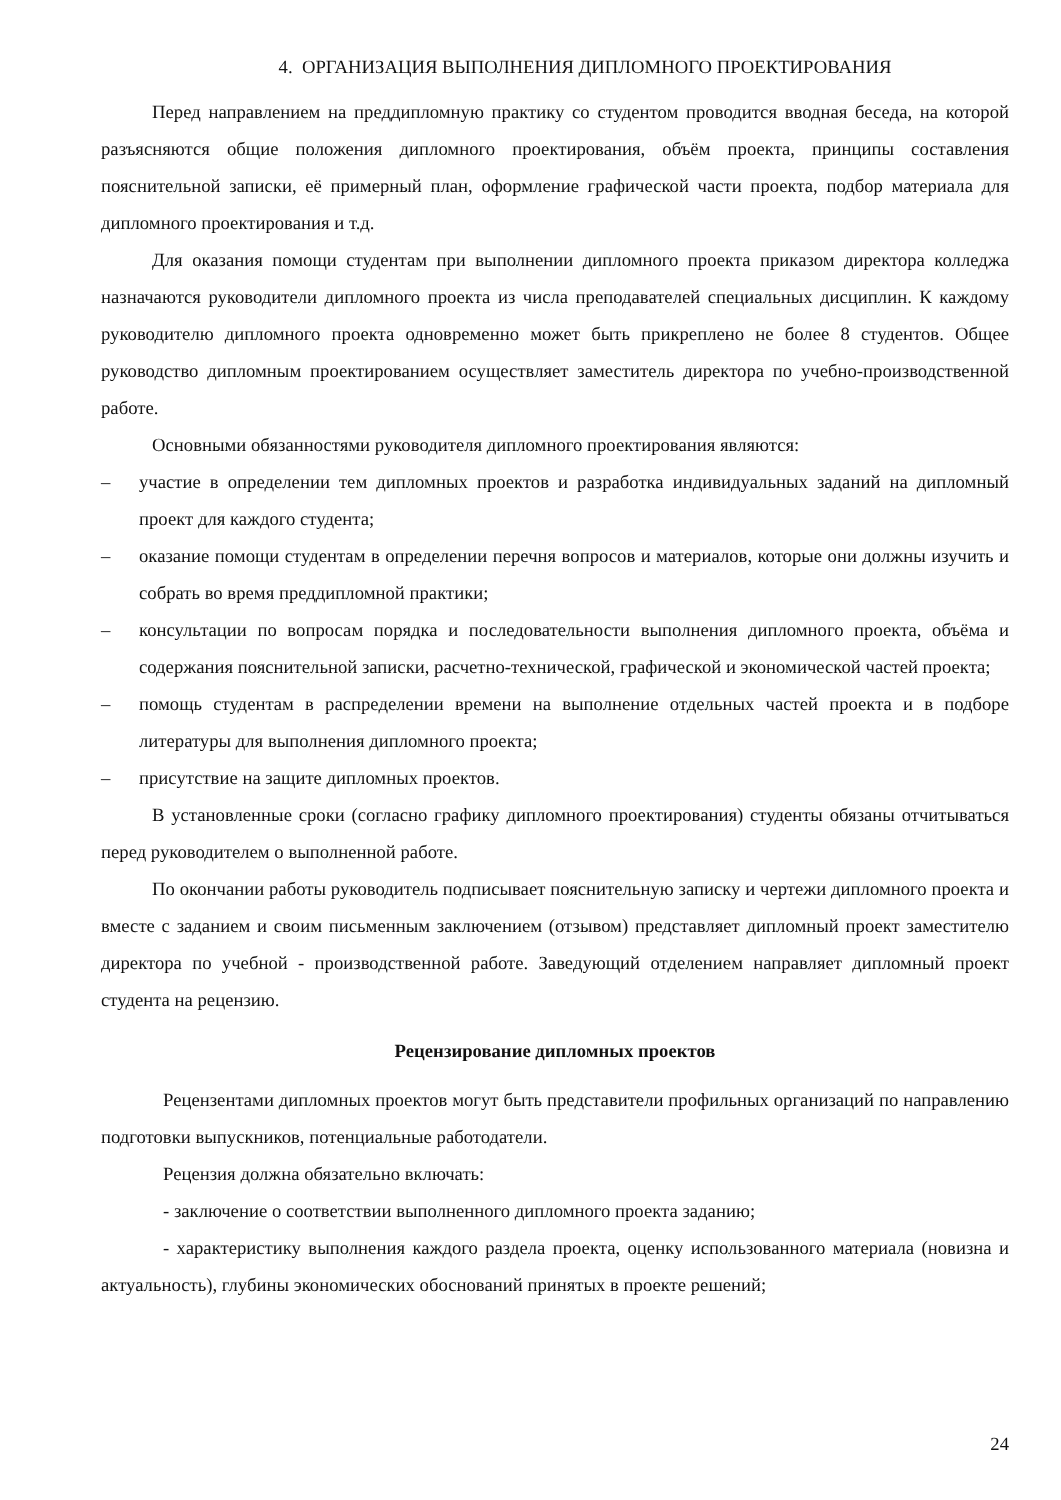4. ОРГАНИЗАЦИЯ ВЫПОЛНЕНИЯ ДИПЛОМНОГО ПРОЕКТИРОВАНИЯ
Перед направлением на преддипломную практику со студентом проводится вводная беседа, на которой разъясняются общие положения дипломного проектирования, объём проекта, принципы составления пояснительной записки, её примерный план, оформление графической части проекта, подбор материала для дипломного проектирования и т.д.
Для оказания помощи студентам при выполнении дипломного проекта приказом директора колледжа назначаются руководители дипломного проекта из числа преподавателей специальных дисциплин. К каждому руководителю дипломного проекта одновременно может быть прикреплено не более 8 студентов. Общее руководство дипломным проектированием осуществляет заместитель директора по учебно-производственной работе.
Основными обязанностями руководителя дипломного проектирования являются:
– участие в определении тем дипломных проектов и разработка индивидуальных заданий на дипломный проект для каждого студента;
– оказание помощи студентам в определении перечня вопросов и материалов, которые они должны изучить и собрать во время преддипломной практики;
– консультации по вопросам порядка и последовательности выполнения дипломного проекта, объёма и содержания пояснительной записки, расчетно-технической, графической и экономической частей проекта;
– помощь студентам в распределении времени на выполнение отдельных частей проекта и в подборе литературы для выполнения дипломного проекта;
– присутствие на защите дипломных проектов.
В установленные сроки (согласно графику дипломного проектирования) студенты обязаны отчитываться перед руководителем о выполненной работе.
По окончании работы руководитель подписывает пояснительную записку и чертежи дипломного проекта и вместе с заданием и своим письменным заключением (отзывом) представляет дипломный проект заместителю директора по учебной - производственной работе. Заведующий отделением направляет дипломный проект студента на рецензию.
Рецензирование дипломных проектов
Рецензентами дипломных проектов могут быть представители профильных организаций по направлению подготовки выпускников, потенциальные работодатели.
Рецензия должна обязательно включать:
- заключение о соответствии выполненного дипломного проекта заданию;
- характеристику выполнения каждого раздела проекта, оценку использованного материала (новизна и актуальность), глубины экономических обоснований принятых в проекте решений;
24